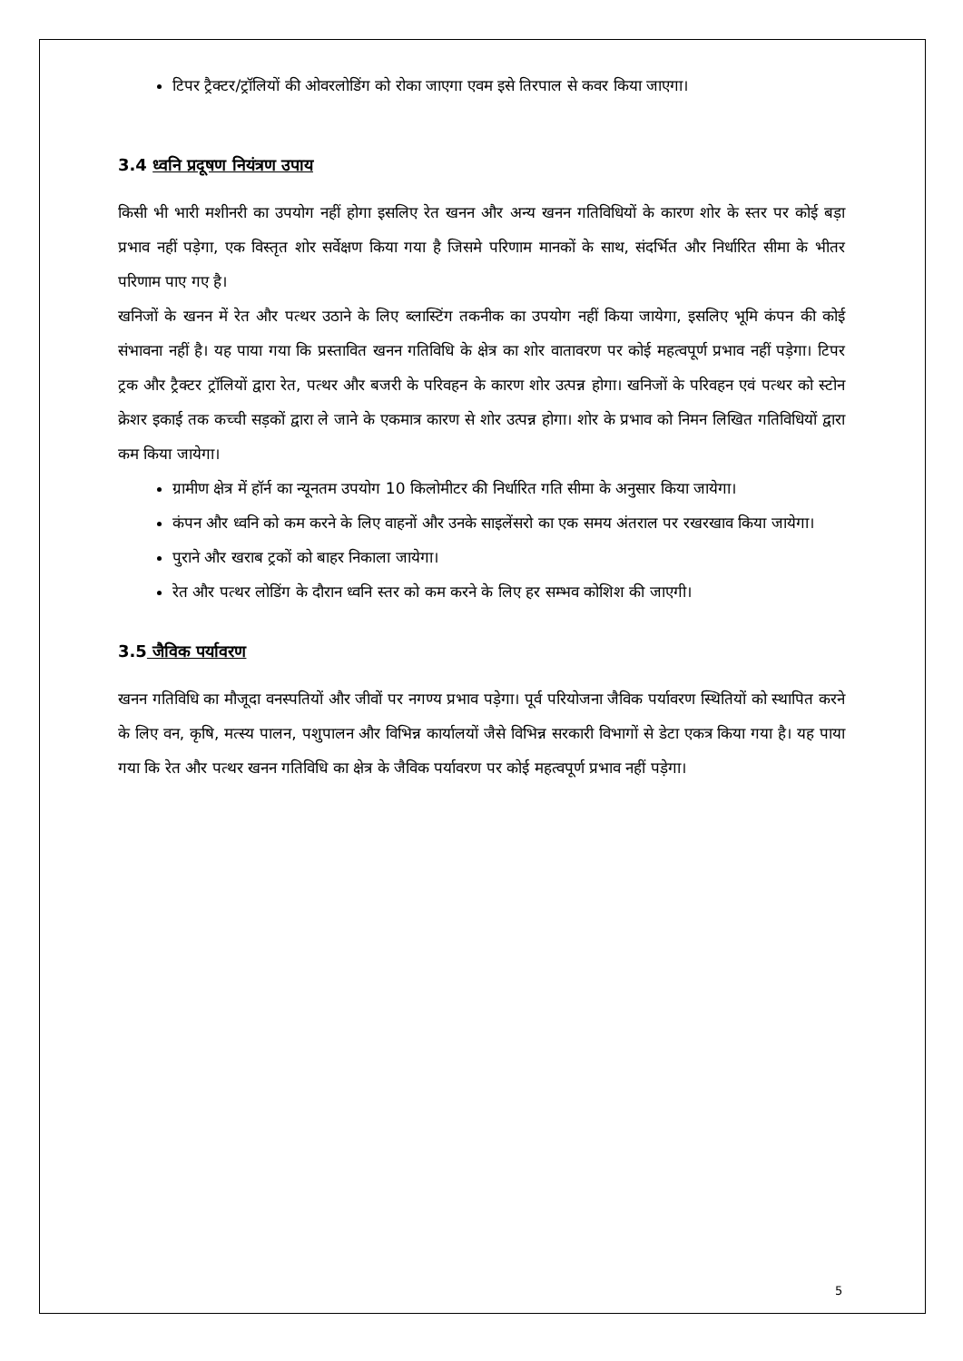टिपर ट्रैक्टर/ट्रॉलियों की ओवरलोडिंग को रोका जाएगा एवम इसे तिरपाल से कवर किया जाएगा।
3.4 ध्वनि प्रदूषण नियंत्रण उपाय
किसी भी भारी मशीनरी का उपयोग नहीं होगा इसलिए रेत खनन और अन्य खनन गतिविधियों के कारण शोर के स्तर पर कोई बड़ा प्रभाव नहीं पड़ेगा, एक विस्तृत शोर सर्वेक्षण किया गया है जिसमे परिणाम मानकों के साथ, संदर्भित और निर्धारित सीमा के भीतर परिणाम पाए गए है।
खनिजों के खनन में रेत और पत्थर उठाने के लिए ब्लास्टिंग तकनीक का उपयोग नहीं किया जायेगा, इसलिए भूमि कंपन की कोई संभावना नहीं है। यह पाया गया कि प्रस्तावित खनन गतिविधि के क्षेत्र का शोर वातावरण पर कोई महत्वपूर्ण प्रभाव नहीं पड़ेगा। टिपर ट्रक और ट्रैक्टर ट्रॉलियों द्वारा रेत, पत्थर और बजरी के परिवहन के कारण शोर उत्पन्न होगा। खनिजों के परिवहन एवं पत्थर को स्टोन क्रेशर इकाई तक कच्ची सड़कों द्वारा ले जाने के एकमात्र कारण से शोर उत्पन्न होगा। शोर के प्रभाव को निमन लिखित गतिविधियों द्वारा कम किया जायेगा।
ग्रामीण क्षेत्र में हॉर्न का न्यूनतम उपयोग 10 किलोमीटर की निर्धारित गति सीमा के अनुसार किया जायेगा।
कंपन और ध्वनि को कम करने के लिए वाहनों और उनके साइलेंसरो का एक समय अंतराल पर रखरखाव किया जायेगा।
पुराने और खराब ट्रकों को बाहर निकाला जायेगा।
रेत और पत्थर लोडिंग के दौरान ध्वनि स्तर को कम करने के लिए हर सम्भव कोशिश की जाएगी।
3.5 जैविक पर्यावरण
खनन गतिविधि का मौजूदा वनस्पतियों और जीवों पर नगण्य प्रभाव पड़ेगा। पूर्व परियोजना जैविक पर्यावरण स्थितियों को स्थापित करने के लिए वन, कृषि, मत्स्य पालन, पशुपालन और विभिन्न कार्यालयों जैसे विभिन्न सरकारी विभागों से डेटा एकत्र किया गया है। यह पाया गया कि रेत और पत्थर खनन गतिविधि का क्षेत्र के जैविक पर्यावरण पर कोई महत्वपूर्ण प्रभाव नहीं पड़ेगा।
5